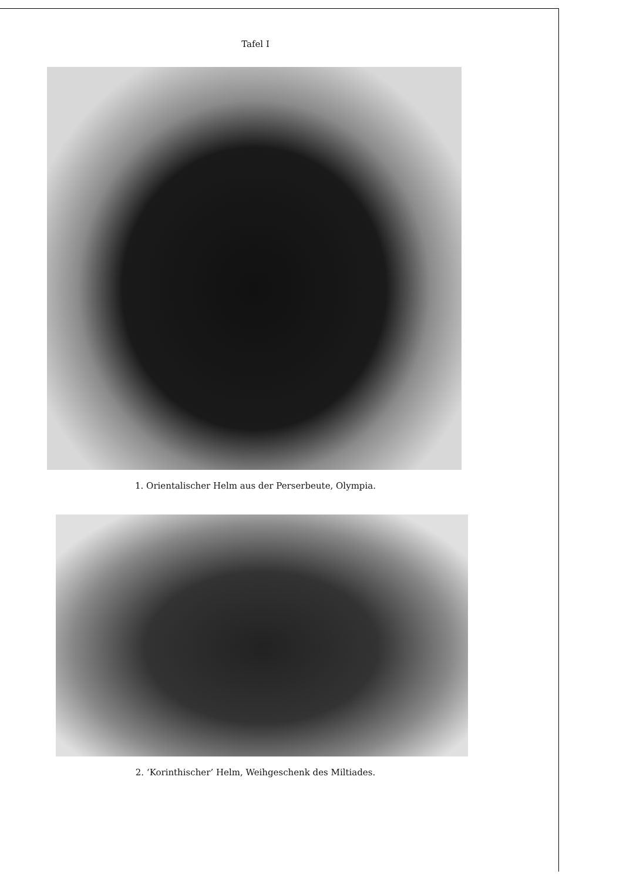Tafel I
1. Orientalischer Helm aus der Perserbeute, Olympia.
2. ‘Korinthischer’ Helm, Weihgeschenk des Miltiades.